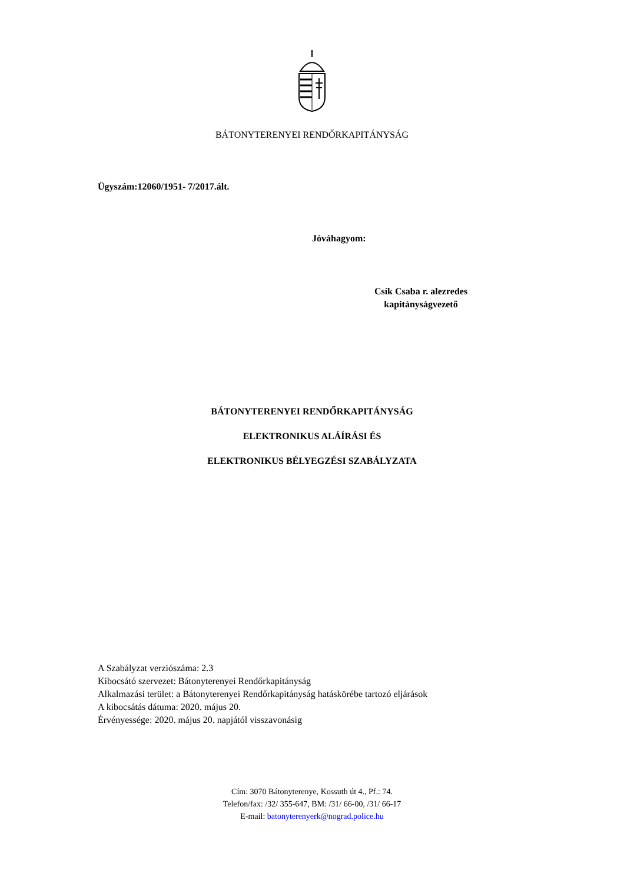BÁTONYTERENYEI RENDŐRKAPITÁNYSÁG
Ügyszám:12060/1951- 7/2017.ált.
Jóváhagyom:
Csík Csaba r. alezredes
kapitányságvezető
BÁTONYTERENYEI RENDŐRKAPITÁNYSÁG
ELEKTRONIKUS ALÁÍRÁSI ÉS
ELEKTRONIKUS BÉLYEGZÉSI SZABÁLYZATA
A Szabályzat verziószáma: 2.3
Kibocsátó szervezet: Bátonyterenyei Rendőrkapitányság
Alkalmazási terület: a Bátonyterenyei Rendőrkapitányság hatáskörébe tartozó eljárások
A kibocsátás dátuma: 2020. május 20.
Érvényessége: 2020. május 20. napjától visszavonásig
Cím: 3070 Bátonyterenye, Kossuth út 4., Pf.: 74.
Telefon/fax: /32/ 355-647, BM: /31/ 66-00, /31/ 66-17
E-mail: batonyterenyerk@nograd.police.hu